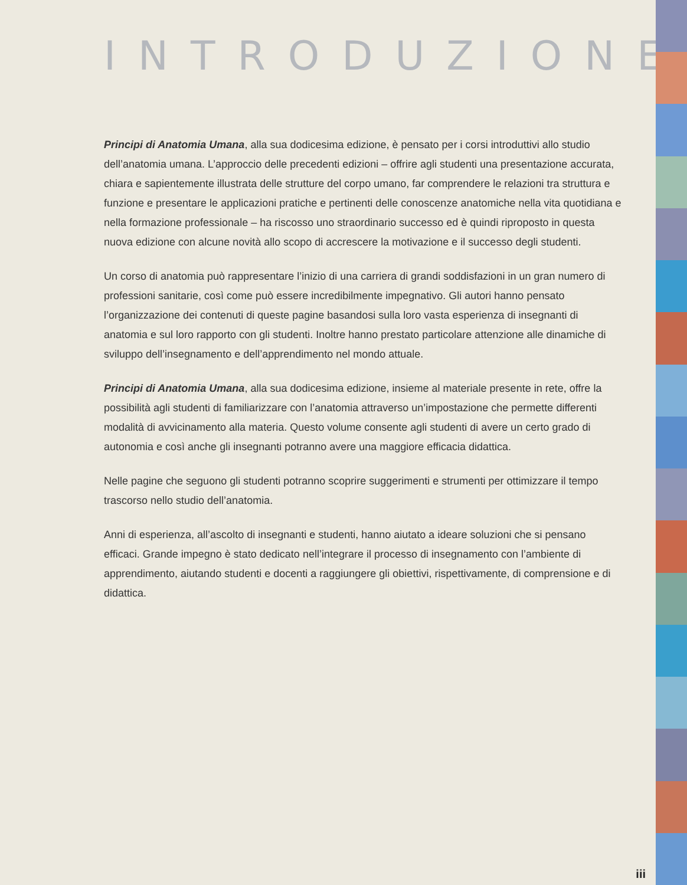INTRODUZIONE
Principi di Anatomia Umana, alla sua dodicesima edizione, è pensato per i corsi introduttivi allo studio dell’anatomia umana. L’approccio delle precedenti edizioni – offrire agli studenti una presentazione accurata, chiara e sapientemente illustrata delle strutture del corpo umano, far comprendere le relazioni tra struttura e funzione e presentare le applicazioni pratiche e pertinenti delle conoscenze anatomiche nella vita quotidiana e nella formazione professionale – ha riscosso uno straordinario successo ed è quindi riproposto in questa nuova edizione con alcune novità allo scopo di accrescere la motivazione e il successo degli studenti.
Un corso di anatomia può rappresentare l’inizio di una carriera di grandi soddisfazioni in un gran numero di professioni sanitarie, così come può essere incredibilmente impegnativo. Gli autori hanno pensato l’organizzazione dei contenuti di queste pagine basandosi sulla loro vasta esperienza di insegnanti di anatomia e sul loro rapporto con gli studenti. Inoltre hanno prestato particolare attenzione alle dinamiche di sviluppo dell’insegnamento e dell’apprendimento nel mondo attuale.
Principi di Anatomia Umana, alla sua dodicesima edizione, insieme al materiale presente in rete, offre la possibilità agli studenti di familiarizzare con l’anatomia attraverso un’impostazione che permette differenti modalità di avvicinamento alla materia. Questo volume consente agli studenti di avere un certo grado di autonomia e così anche gli insegnanti potranno avere una maggiore efficacia didattica.
Nelle pagine che seguono gli studenti potranno scoprire suggerimenti e strumenti per ottimizzare il tempo trascorso nello studio dell’anatomia.
Anni di esperienza, all’ascolto di insegnanti e studenti, hanno aiutato a ideare soluzioni che si pensano efficaci. Grande impegno è stato dedicato nell’integrare il processo di insegnamento con l’ambiente di apprendimento, aiutando studenti e docenti a raggiungere gli obiettivi, rispettivamente, di comprensione e di didattica.
iii